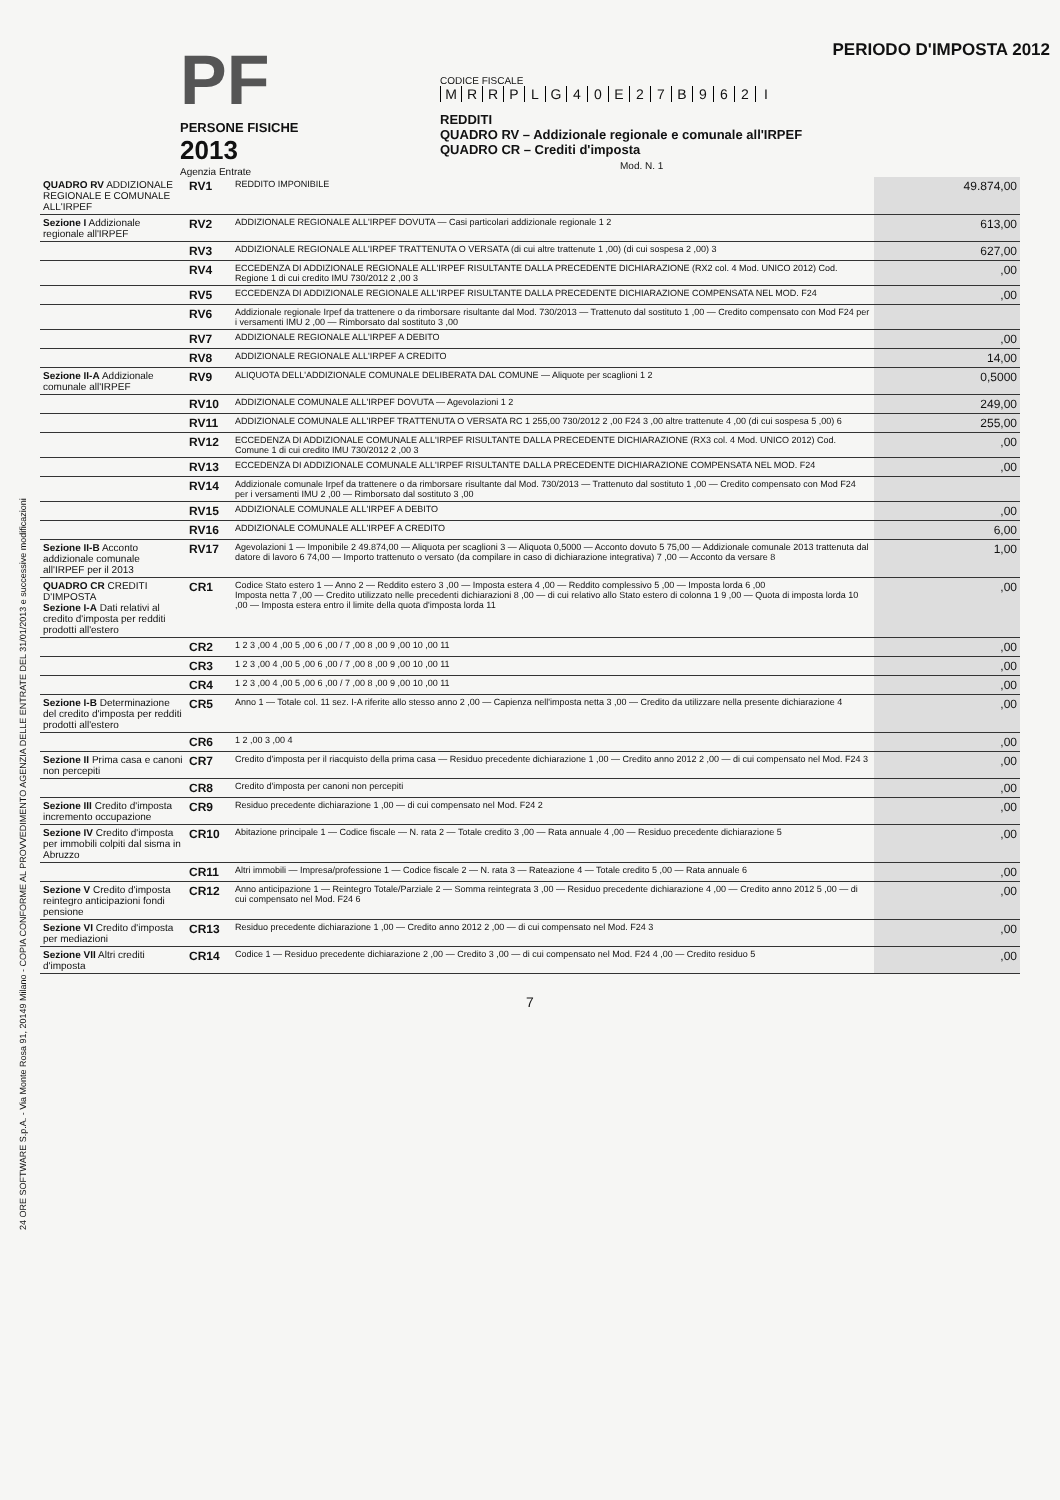PF
PERSONE FISICHE
2013
Agenzia Entrate
CODICE FISCALE
MRRPLG 40 E 27 B 962 I
REDDITI
QUADRO RV – Addizionale regionale e comunale all'IRPEF
QUADRO CR – Crediti d'imposta Mod. N. 1
PERIODO D'IMPOSTA 2012
24 ORE SOFTWARE S.p.A. - Via Monte Rosa 91, 20149 Milano - COPIA CONFORME AL PROVVEDIMENTO AGENZIA DELLE ENTRATE DEL 31/01/2013 e successive modificazioni
| QUADRO RV ADDIZIONALE REGIONALE E COMUNALE ALL'IRPEF | RV1 | REDDITO IMPONIBILE | 49.874,00 |
| Sezione I Addizionale regionale all'IRPEF | RV2 | ADDIZIONALE REGIONALE ALL'IRPEF DOVUTA — Casi particolari addizionale regionale 1 2 | 613,00 |
| | RV3 | ADDIZIONALE REGIONALE ALL'IRPEF TRATTENUTA O VERSATA (di cui altre trattenute 1 ,00) (di cui sospesa 2 ,00) 3 | 627,00 |
| | RV4 | ECCEDENZA DI ADDIZIONALE REGIONALE ALL'IRPEF RISULTANTE DALLA PRECEDENTE DICHIARAZIONE (RX2 col. 4 Mod. UNICO 2012) Cod. Regione 1 di cui credito IMU 730/2012 2 ,00 3 | ,00 |
| | RV5 | ECCEDENZA DI ADDIZIONALE REGIONALE ALL'IRPEF RISULTANTE DALLA PRECEDENTE DICHIARAZIONE COMPENSATA NEL MOD. F24 | ,00 |
| | RV6 | Addizionale regionale Irpef da trattenere o da rimborsare risultante dal Mod. 730/2013 — Trattenuto dal sostituto 1 ,00 — Credito compensato con Mod F24 per i versamenti IMU 2 ,00 — Rimborsato dal sostituto 3 ,00 | |
| | RV7 | ADDIZIONALE REGIONALE ALL'IRPEF A DEBITO | ,00 |
| | RV8 | ADDIZIONALE REGIONALE ALL'IRPEF A CREDITO | 14,00 |
| Sezione II-A Addizionale comunale all'IRPEF | RV9 | ALIQUOTA DELL'ADDIZIONALE COMUNALE DELIBERATA DAL COMUNE — Aliquote per scaglioni 1 2 | 0,5000 |
| | RV10 | ADDIZIONALE COMUNALE ALL'IRPEF DOVUTA — Agevolazioni 1 2 | 249,00 |
| | RV11 | ADDIZIONALE COMUNALE ALL'IRPEF TRATTENUTA O VERSATA RC 1 255,00 730/2012 2 ,00 F24 3 ,00 altre trattenute 4 ,00 (di cui sospesa 5 ,00) 6 | 255,00 |
| | RV12 | ECCEDENZA DI ADDIZIONALE COMUNALE ALL'IRPEF RISULTANTE DALLA PRECEDENTE DICHIARAZIONE (RX3 col. 4 Mod. UNICO 2012) Cod. Comune 1 di cui credito IMU 730/2012 2 ,00 3 | ,00 |
| | RV13 | ECCEDENZA DI ADDIZIONALE COMUNALE ALL'IRPEF RISULTANTE DALLA PRECEDENTE DICHIARAZIONE COMPENSATA NEL MOD. F24 | ,00 |
| | RV14 | Addizionale comunale Irpef da trattenere o da rimborsare risultante dal Mod. 730/2013 — Trattenuto dal sostituto 1 ,00 — Credito compensato con Mod F24 per i versamenti IMU 2 ,00 — Rimborsato dal sostituto 3 ,00 | |
| | RV15 | ADDIZIONALE COMUNALE ALL'IRPEF A DEBITO | ,00 |
| | RV16 | ADDIZIONALE COMUNALE ALL'IRPEF A CREDITO | 6,00 |
| Sezione II-B Acconto addizionale comunale all'IRPEF per il 2013 | RV17 | Agevolazioni 1 — Imponibile 2 49.874,00 — Aliquota per scaglioni 3 — Aliquota 0,5000 — Acconto dovuto 5 75,00 — Addizionale comunale 2013 trattenuta dal datore di lavoro 6 74,00 — Importo trattenuto o versato (da compilare in caso di dichiarazione integrativa) 7 ,00 — Acconto da versare 8 | 1,00 |
| QUADRO CR CREDITI D'IMPOSTA Sezione I-A Dati relativi al credito d'imposta per redditi prodotti all'estero | CR1 | Codice Stato estero 1 — Anno 2 — Reddito estero 3 ,00 — Imposta estera 4 ,00 — Reddito complessivo 5 ,00 — Imposta lorda 6 ,00 Imposta netta 7 ,00 — Credito utilizzato nelle precedenti dichiarazioni 8 ,00 — di cui relativo allo Stato estero di colonna 1 9 ,00 — Quota di imposta lorda 10 ,00 — Imposta estera entro il limite della quota d'imposta lorda 11 | ,00 |
| | CR2 | 1 2 3 ,00 4 ,00 5 ,00 6 ,00 / 7 ,00 8 ,00 9 ,00 10 ,00 11 | ,00 |
| | CR3 | 1 2 3 ,00 4 ,00 5 ,00 6 ,00 / 7 ,00 8 ,00 9 ,00 10 ,00 11 | ,00 |
| | CR4 | 1 2 3 ,00 4 ,00 5 ,00 6 ,00 / 7 ,00 8 ,00 9 ,00 10 ,00 11 | ,00 |
| Sezione I-B Determinazione del credito d'imposta per redditi prodotti all'estero | CR5 | Anno 1 — Totale col. 11 sez. I-A riferite allo stesso anno 2 ,00 — Capienza nell'imposta netta 3 ,00 — Credito da utilizzare nella presente dichiarazione 4 | ,00 |
| | CR6 | 1 2 ,00 3 ,00 4 | ,00 |
| Sezione II Prima casa e canoni non percepiti | CR7 | Credito d'imposta per il riacquisto della prima casa — Residuo precedente dichiarazione 1 ,00 — Credito anno 2012 2 ,00 — di cui compensato nel Mod. F24 3 | ,00 |
| | CR8 | Credito d'imposta per canoni non percepiti | ,00 |
| Sezione III Credito d'imposta incremento occupazione | CR9 | Residuo precedente dichiarazione 1 ,00 — di cui compensato nel Mod. F24 2 | ,00 |
| Sezione IV Credito d'imposta per immobili colpiti dal sisma in Abruzzo | CR10 | Abitazione principale 1 — Codice fiscale — N. rata 2 — Totale credito 3 ,00 — Rata annuale 4 ,00 — Residuo precedente dichiarazione 5 | ,00 |
| | CR11 | Altri immobili — Impresa/professione 1 — Codice fiscale 2 — N. rata 3 — Rateazione 4 — Totale credito 5 ,00 — Rata annuale 6 | ,00 |
| Sezione V Credito d'imposta reintegro anticipazioni fondi pensione | CR12 | Anno anticipazione 1 — Reintegro Totale/Parziale 2 — Somma reintegrata 3 ,00 — Residuo precedente dichiarazione 4 ,00 — Credito anno 2012 5 ,00 — di cui compensato nel Mod. F24 6 | ,00 |
| Sezione VI Credito d'imposta per mediazioni | CR13 | Residuo precedente dichiarazione 1 ,00 — Credito anno 2012 2 ,00 — di cui compensato nel Mod. F24 3 | ,00 |
| Sezione VII Altri crediti d'imposta | CR14 | Codice 1 — Residuo precedente dichiarazione 2 ,00 — Credito 3 ,00 — di cui compensato nel Mod. F24 4 ,00 — Credito residuo 5 | ,00 |
7